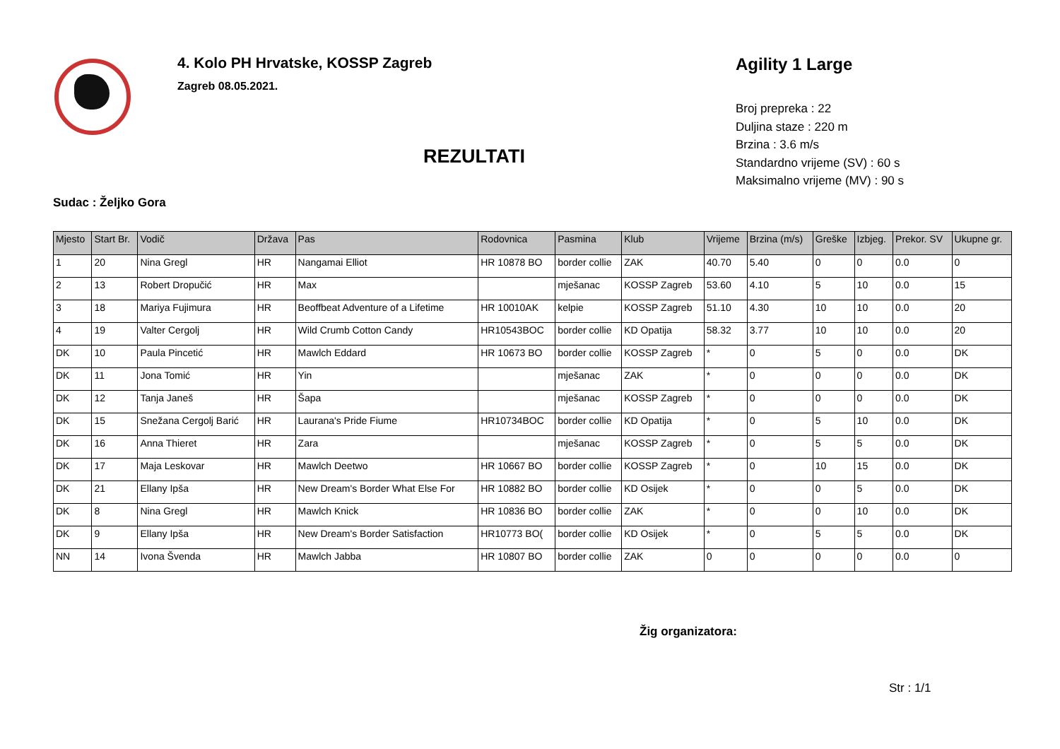4. Kolo PH Hrvatske, KOSSP Zagreb
Zagreb 08.05.2021.
REZULTATI
Agility 1 Large
Broj prepreka : 22
Duljina staze : 220 m
Brzina : 3.6 m/s
Standardno vrijeme (SV) : 60 s
Maksimalno vrijeme (MV) : 90 s
Sudac : Željko Gora
| Mjesto | Start Br. | Vodič | Država | Pas | Rodovnica | Pasmina | Klub | Vrijeme | Brzina (m/s) | Greške | Izbjeg. | Prekor. SV | Ukupne gr. |
| --- | --- | --- | --- | --- | --- | --- | --- | --- | --- | --- | --- | --- | --- |
| 1 | 20 | Nina Gregl | HR | Nangamai Elliot | HR 10878 BO | border collie | ZAK | 40.70 | 5.40 | 0 | 0 | 0.0 | 0 |
| 2 | 13 | Robert Dropučić | HR | Max | | mješanac | KOSSP Zagreb | 53.60 | 4.10 | 5 | 10 | 0.0 | 15 |
| 3 | 18 | Mariya Fujimura | HR | Beoffbeat Adventure of a Lifetime | HR 10010AK | kelpie | KOSSP Zagreb | 51.10 | 4.30 | 10 | 10 | 0.0 | 20 |
| 4 | 19 | Valter Cergolj | HR | Wild Crumb Cotton Candy | HR10543BOC | border collie | KD Opatija | 58.32 | 3.77 | 10 | 10 | 0.0 | 20 |
| DK | 10 | Paula Pincetić | HR | Mawlch Eddard | HR 10673 BO | border collie | KOSSP Zagreb | * | 0 | 5 | 0 | 0.0 | DK |
| DK | 11 | Jona Tomić | HR | Yin | | mješanac | ZAK | * | 0 | 0 | 0 | 0.0 | DK |
| DK | 12 | Tanja Janeš | HR | Šapa | | mješanac | KOSSP Zagreb | * | 0 | 0 | 0 | 0.0 | DK |
| DK | 15 | Snežana Cergolj Barić | HR | Laurana's Pride Fiume | HR10734BOC | border collie | KD Opatija | * | 0 | 5 | 10 | 0.0 | DK |
| DK | 16 | Anna Thieret | HR | Zara | | mješanac | KOSSP Zagreb | * | 0 | 5 | 5 | 0.0 | DK |
| DK | 17 | Maja Leskovar | HR | Mawlch Deetwo | HR 10667 BO | border collie | KOSSP Zagreb | * | 0 | 10 | 15 | 0.0 | DK |
| DK | 21 | Ellany Ipša | HR | New Dream's Border What Else For | HR 10882 BO | border collie | KD Osijek | * | 0 | 0 | 5 | 0.0 | DK |
| DK | 8 | Nina Gregl | HR | Mawlch Knick | HR 10836 BO | border collie | ZAK | * | 0 | 0 | 10 | 0.0 | DK |
| DK | 9 | Ellany Ipša | HR | New Dream's Border Satisfaction | HR10773 BO( | border collie | KD Osijek | * | 0 | 5 | 5 | 0.0 | DK |
| NN | 14 | Ivona Švenda | HR | Mawlch Jabba | HR 10807 BO | border collie | ZAK | 0 | 0 | 0 | 0 | 0.0 | 0 |
Žig organizatora:
Str : 1/1